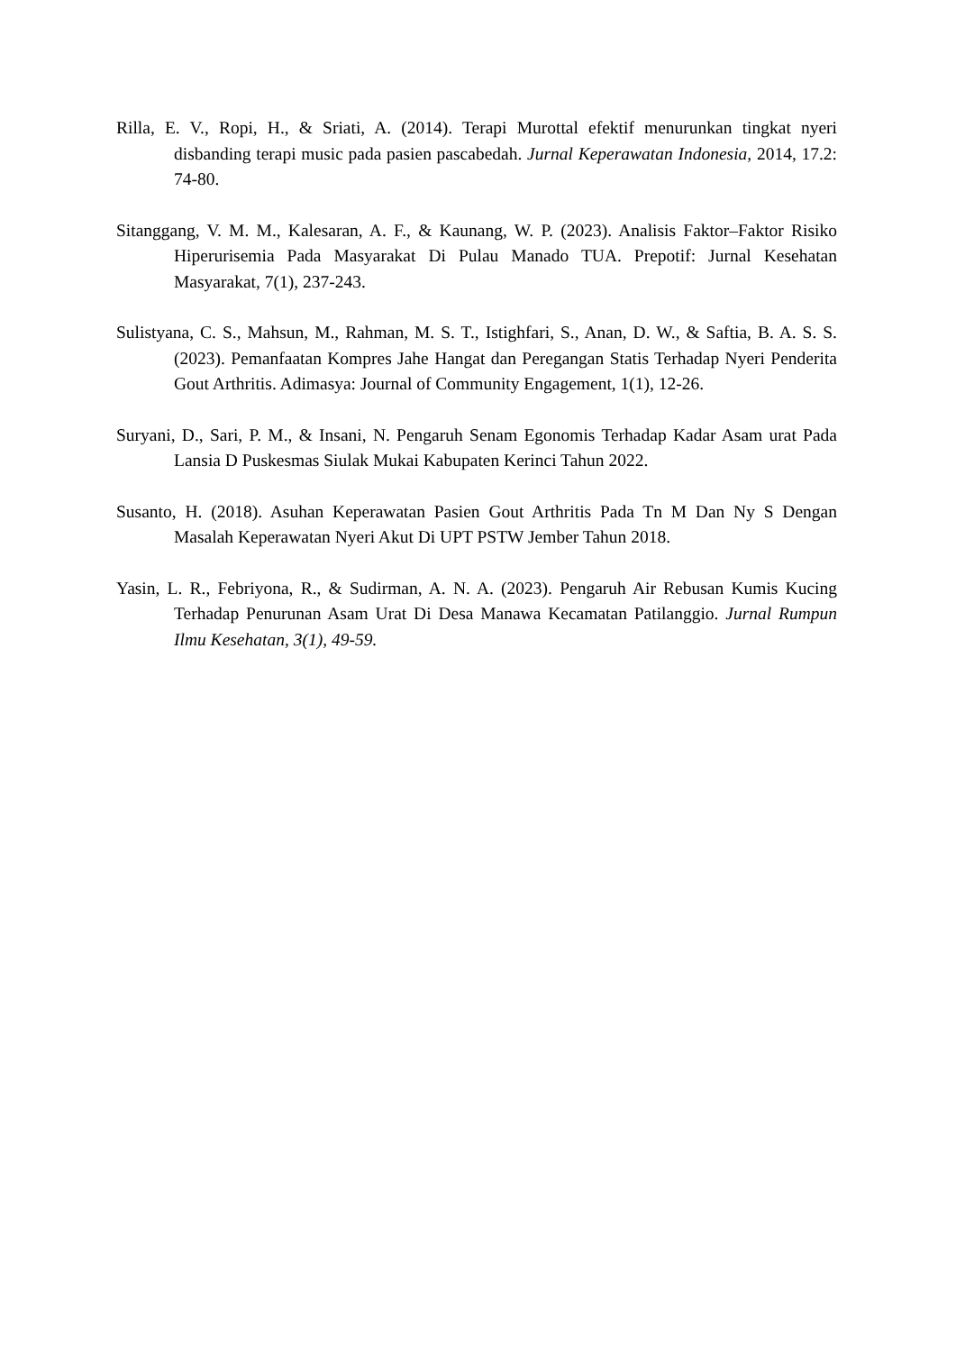Rilla, E. V., Ropi, H., & Sriati, A. (2014). Terapi Murottal efektif menurunkan tingkat nyeri disbanding terapi music pada pasien pascabedah. Jurnal Keperawatan Indonesia, 2014, 17.2: 74-80.
Sitanggang, V. M. M., Kalesaran, A. F., & Kaunang, W. P. (2023). Analisis Faktor–Faktor Risiko Hiperurisemia Pada Masyarakat Di Pulau Manado TUA. Prepotif: Jurnal Kesehatan Masyarakat, 7(1), 237-243.
Sulistyana, C. S., Mahsun, M., Rahman, M. S. T., Istighfari, S., Anan, D. W., & Saftia, B. A. S. S. (2023). Pemanfaatan Kompres Jahe Hangat dan Peregangan Statis Terhadap Nyeri Penderita Gout Arthritis. Adimasya: Journal of Community Engagement, 1(1), 12-26.
Suryani, D., Sari, P. M., & Insani, N. Pengaruh Senam Egonomis Terhadap Kadar Asam urat Pada Lansia D Puskesmas Siulak Mukai Kabupaten Kerinci Tahun 2022.
Susanto, H. (2018). Asuhan Keperawatan Pasien Gout Arthritis Pada Tn M Dan Ny S Dengan Masalah Keperawatan Nyeri Akut Di UPT PSTW Jember Tahun 2018.
Yasin, L. R., Febriyona, R., & Sudirman, A. N. A. (2023). Pengaruh Air Rebusan Kumis Kucing Terhadap Penurunan Asam Urat Di Desa Manawa Kecamatan Patilanggio. Jurnal Rumpun Ilmu Kesehatan, 3(1), 49-59.